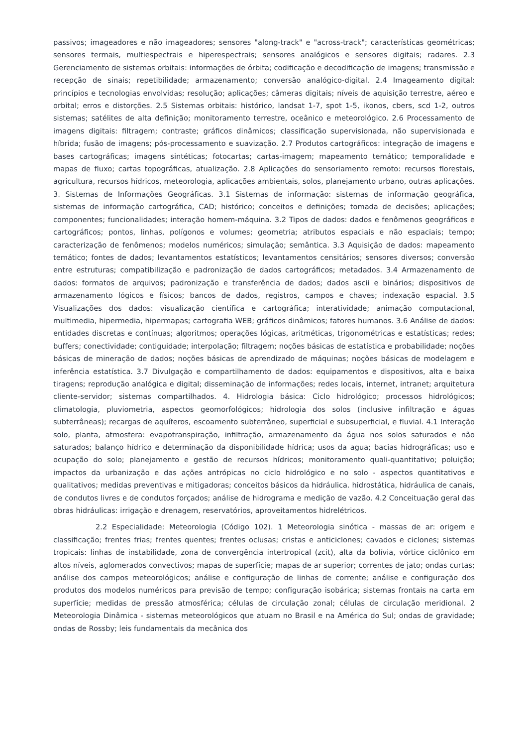passivos; imageadores e não imageadores; sensores "along-track" e "across-track"; características geométricas; sensores termais, multiespectrais e hiperespectrais; sensores analógicos e sensores digitais; radares. 2.3 Gerenciamento de sistemas orbitais: informações de órbita; codificação e decodificação de imagens; transmissão e recepção de sinais; repetibilidade; armazenamento; conversão analógico-digital. 2.4 Imageamento digital: princípios e tecnologias envolvidas; resolução; aplicações; câmeras digitais; níveis de aquisição terrestre, aéreo e orbital; erros e distorções. 2.5 Sistemas orbitais: histórico, landsat 1-7, spot 1-5, ikonos, cbers, scd 1-2, outros sistemas; satélites de alta definição; monitoramento terrestre, oceânico e meteorológico. 2.6 Processamento de imagens digitais: filtragem; contraste; gráficos dinâmicos; classificação supervisionada, não supervisionada e híbrida; fusão de imagens; pós-processamento e suavização. 2.7 Produtos cartográficos: integração de imagens e bases cartográficas; imagens sintéticas; fotocartas; cartas-imagem; mapeamento temático; temporalidade e mapas de fluxo; cartas topográficas, atualização. 2.8 Aplicações do sensoriamento remoto: recursos florestais, agricultura, recursos hídricos, meteorologia, aplicações ambientais, solos, planejamento urbano, outras aplicações. 3. Sistemas de Informações Geográficas. 3.1 Sistemas de informação: sistemas de informação geográfica, sistemas de informação cartográfica, CAD; histórico; conceitos e definições; tomada de decisões; aplicações; componentes; funcionalidades; interação homem-máquina. 3.2 Tipos de dados: dados e fenômenos geográficos e cartográficos; pontos, linhas, polígonos e volumes; geometria; atributos espaciais e não espaciais; tempo; caracterização de fenômenos; modelos numéricos; simulação; semântica. 3.3 Aquisição de dados: mapeamento temático; fontes de dados; levantamentos estatísticos; levantamentos censitários; sensores diversos; conversão entre estruturas; compatibilização e padronização de dados cartográficos; metadados. 3.4 Armazenamento de dados: formatos de arquivos; padronização e transferência de dados; dados ascii e binários; dispositivos de armazenamento lógicos e físicos; bancos de dados, registros, campos e chaves; indexação espacial. 3.5 Visualizações dos dados: visualização científica e cartográfica; interatividade; animação computacional, multimedia, hipermedia, hipermapas; cartografia WEB; gráficos dinâmicos; fatores humanos. 3.6 Análise de dados: entidades discretas e contínuas; algoritmos; operações lógicas, aritméticas, trigonométricas e estatísticas; redes; buffers; conectividade; contiguidade; interpolação; filtragem; noções básicas de estatística e probabilidade; noções básicas de mineração de dados; noções básicas de aprendizado de máquinas; noções básicas de modelagem e inferência estatística. 3.7 Divulgação e compartilhamento de dados: equipamentos e dispositivos, alta e baixa tiragens; reprodução analógica e digital; disseminação de informações; redes locais, internet, intranet; arquitetura cliente-servidor; sistemas compartilhados. 4. Hidrologia básica: Ciclo hidrológico; processos hidrológicos; climatologia, pluviometria, aspectos geomorfológicos; hidrologia dos solos (inclusive infiltração e águas subterrâneas); recargas de aquíferos, escoamento subterrâneo, superficial e subsuperficial, e fluvial. 4.1 Interação solo, planta, atmosfera: evapotranspiração, infiltração, armazenamento da água nos solos saturados e não saturados; balanço hídrico e determinação da disponibilidade hídrica; usos da agua; bacias hidrográficas; uso e ocupação do solo; planejamento e gestão de recursos hídricos; monitoramento quali-quantitativo; poluição; impactos da urbanização e das ações antrópicas no ciclo hidrológico e no solo - aspectos quantitativos e qualitativos; medidas preventivas e mitigadoras; conceitos básicos da hidráulica. hidrostática, hidráulica de canais, de condutos livres e de condutos forçados; análise de hidrograma e medição de vazão. 4.2 Conceituação geral das obras hidráulicas: irrigação e drenagem, reservatórios, aproveitamentos hidrelétricos.
2.2 Especialidade: Meteorologia (Código 102). 1 Meteorologia sinótica - massas de ar: origem e classificação; frentes frias; frentes quentes; frentes oclusas; cristas e anticiclones; cavados e ciclones; sistemas tropicais: linhas de instabilidade, zona de convergência intertropical (zcit), alta da bolívia, vórtice ciclônico em altos níveis, aglomerados convectivos; mapas de superfície; mapas de ar superior; correntes de jato; ondas curtas; análise dos campos meteorológicos; análise e configuração de linhas de corrente; análise e configuração dos produtos dos modelos numéricos para previsão de tempo; configuração isobárica; sistemas frontais na carta em superfície; medidas de pressão atmosférica; células de circulação zonal; células de circulação meridional. 2 Meteorologia Dinâmica - sistemas meteorológicos que atuam no Brasil e na América do Sul; ondas de gravidade; ondas de Rossby; leis fundamentais da mecânica dos